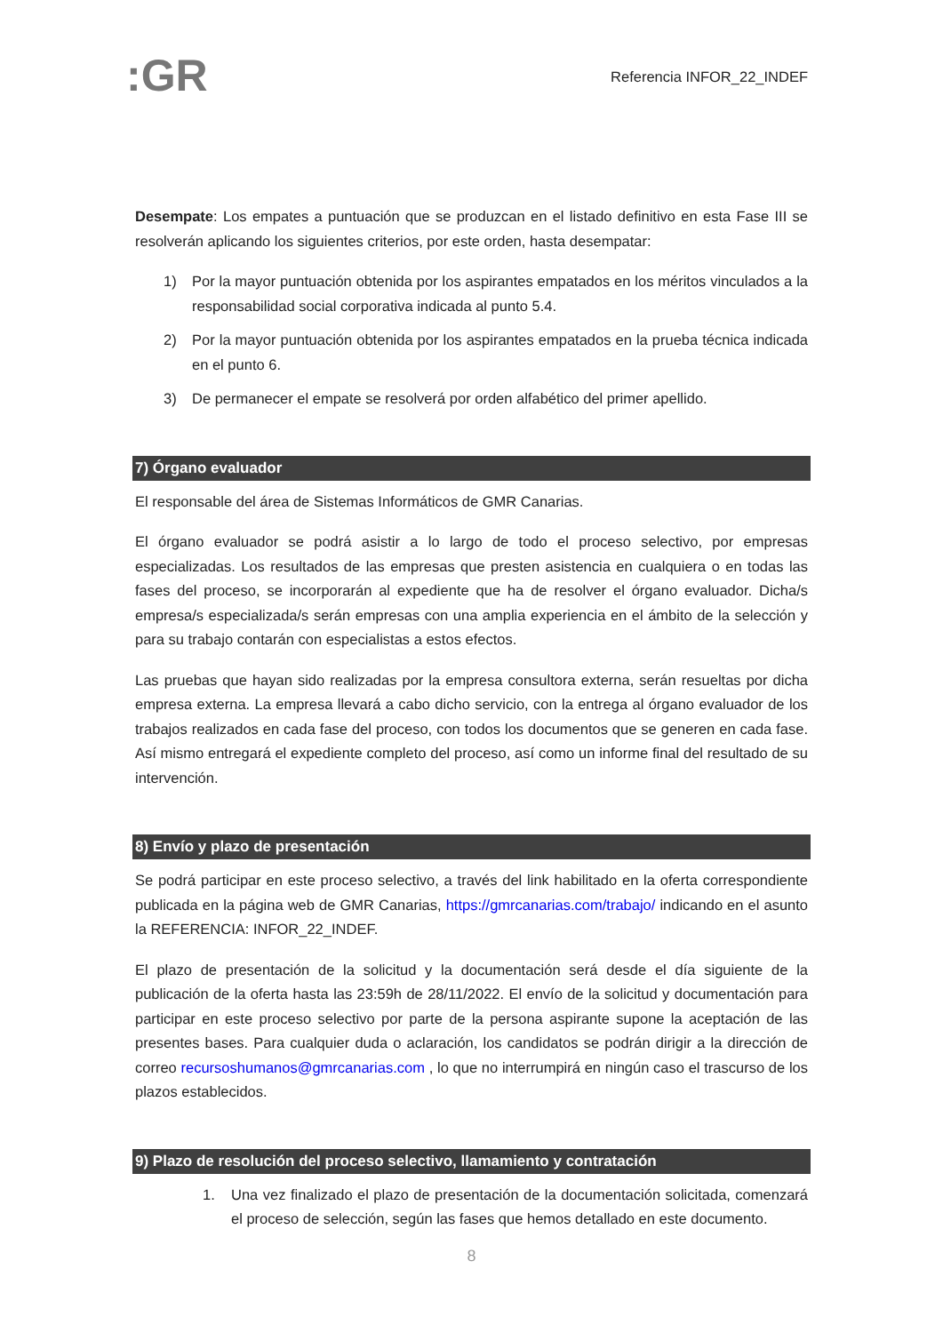:GR
Referencia INFOR_22_INDEF
Desempate: Los empates a puntuación que se produzcan en el listado definitivo en esta Fase III se resolverán aplicando los siguientes criterios, por este orden, hasta desempatar:
1) Por la mayor puntuación obtenida por los aspirantes empatados en los méritos vinculados a la responsabilidad social corporativa indicada al punto 5.4.
2) Por la mayor puntuación obtenida por los aspirantes empatados en la prueba técnica indicada en el punto 6.
3) De permanecer el empate se resolverá por orden alfabético del primer apellido.
7) Órgano evaluador
El responsable del área de Sistemas Informáticos de GMR Canarias.
El órgano evaluador se podrá asistir a lo largo de todo el proceso selectivo, por empresas especializadas. Los resultados de las empresas que presten asistencia en cualquiera o en todas las fases del proceso, se incorporarán al expediente que ha de resolver el órgano evaluador. Dicha/s empresa/s especializada/s serán empresas con una amplia experiencia en el ámbito de la selección y para su trabajo contarán con especialistas a estos efectos.
Las pruebas que hayan sido realizadas por la empresa consultora externa, serán resueltas por dicha empresa externa. La empresa llevará a cabo dicho servicio, con la entrega al órgano evaluador de los trabajos realizados en cada fase del proceso, con todos los documentos que se generen en cada fase. Así mismo entregará el expediente completo del proceso, así como un informe final del resultado de su intervención.
8) Envío y plazo de presentación
Se podrá participar en este proceso selectivo, a través del link habilitado en la oferta correspondiente publicada en la página web de GMR Canarias, https://gmrcanarias.com/trabajo/ indicando en el asunto la REFERENCIA: INFOR_22_INDEF.
El plazo de presentación de la solicitud y la documentación será desde el día siguiente de la publicación de la oferta hasta las 23:59h de 28/11/2022. El envío de la solicitud y documentación para participar en este proceso selectivo por parte de la persona aspirante supone la aceptación de las presentes bases. Para cualquier duda o aclaración, los candidatos se podrán dirigir a la dirección de correo recursoshumanos@gmrcanarias.com , lo que no interrumpirá en ningún caso el trascurso de los plazos establecidos.
9) Plazo de resolución del proceso selectivo, llamamiento y contratación
1. Una vez finalizado el plazo de presentación de la documentación solicitada, comenzará el proceso de selección, según las fases que hemos detallado en este documento.
8